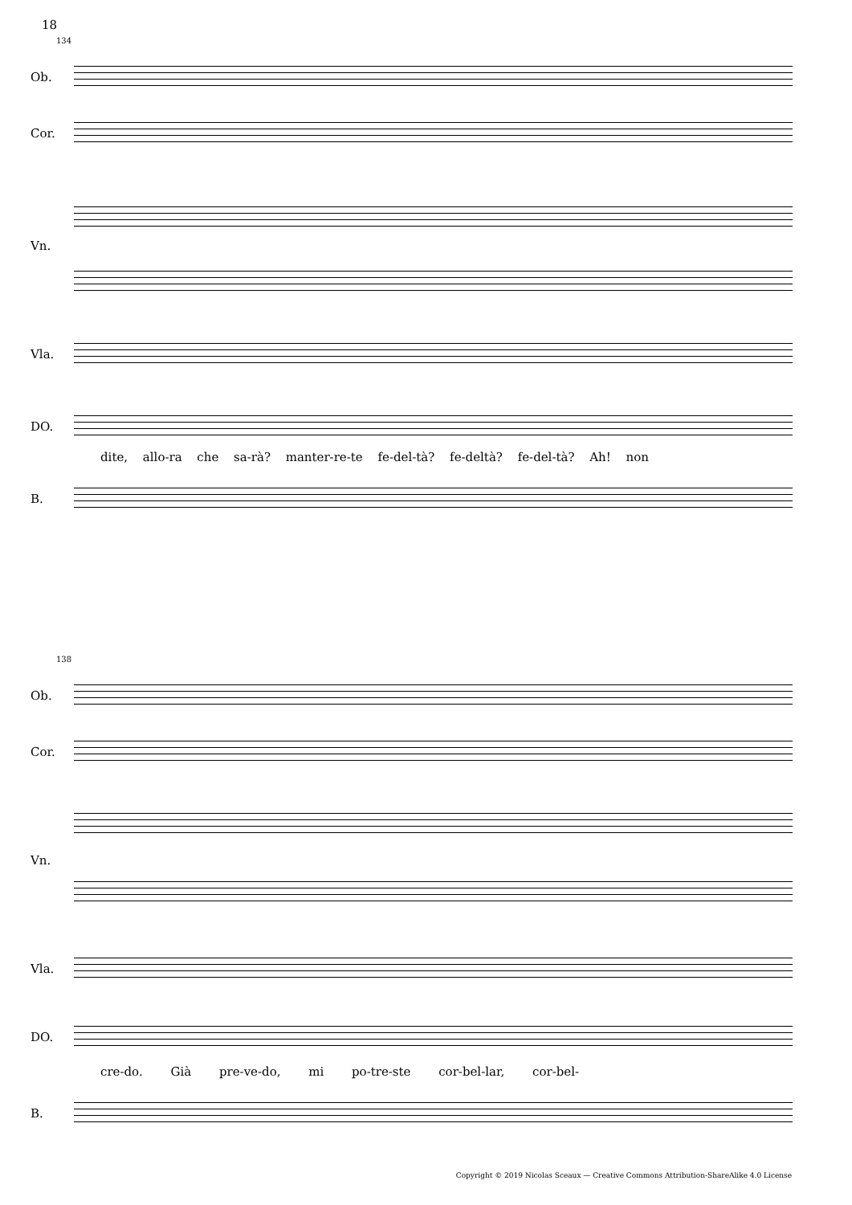18
134
Ob.
Cor.
Vn.
Vla.
DO.
dite, allo-ra che sa-rà? manter-re-te fe-del-tà? fe-deltà? fe-del-tà? Ah! non
B.
138
Ob.
Cor.
Vn.
Vla.
DO.
cre-do. Già pre-ve-do, mi po-tre-ste cor-bel-lar, cor-bel-
B.
Copyright © 2019 Nicolas Sceaux — Creative Commons Attribution-ShareAlike 4.0 License